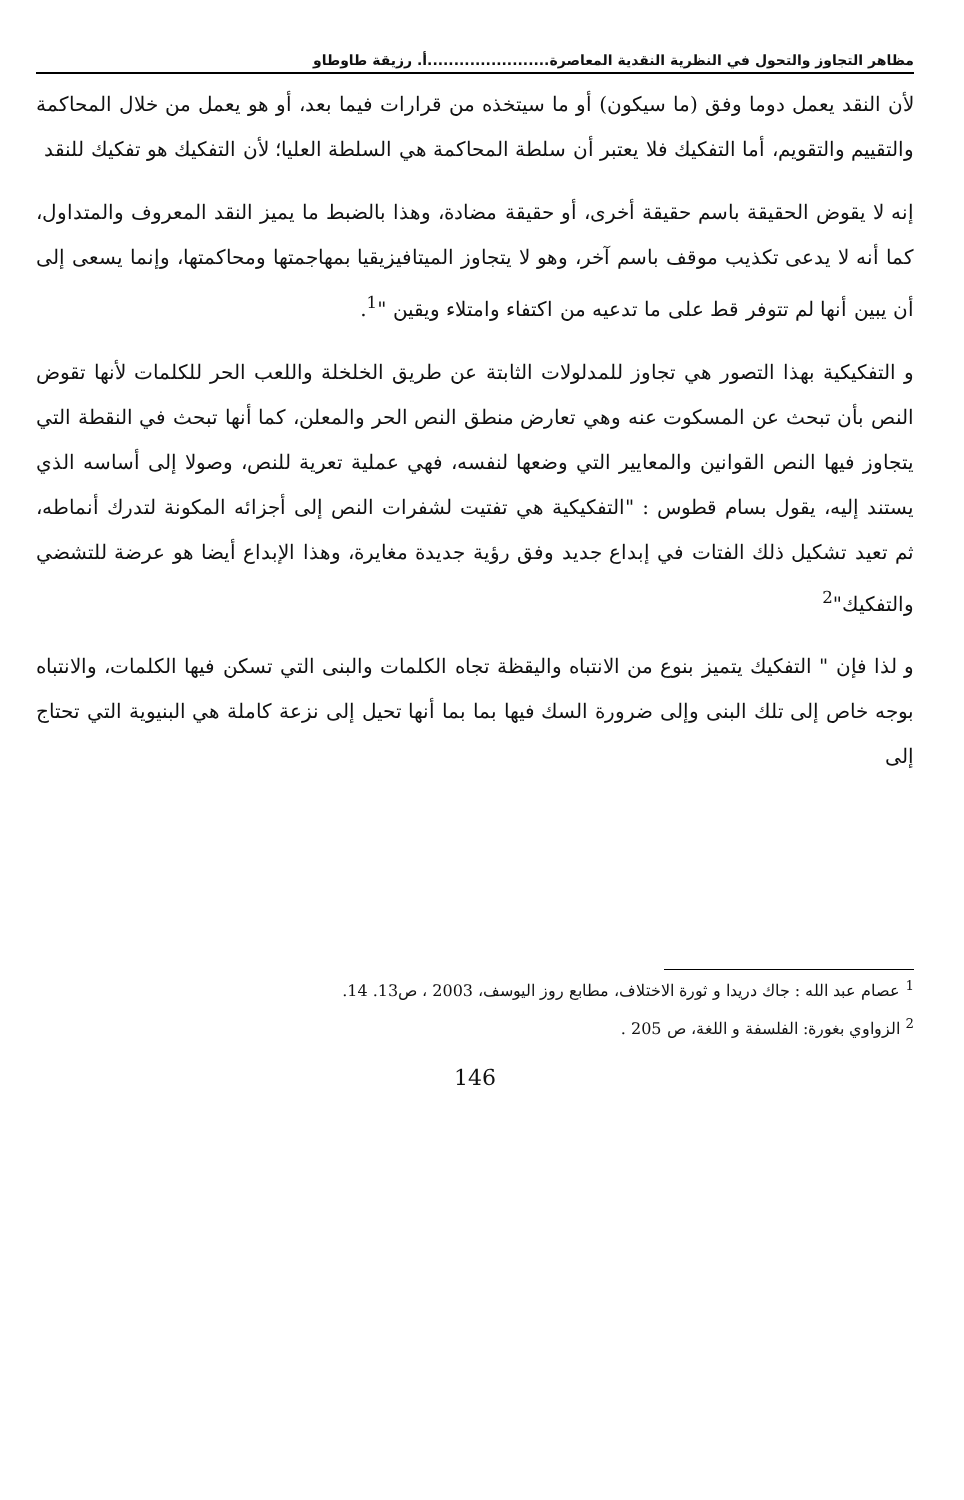مظاهر التجاوز والتحول في النظرية النقدية المعاصرة.......................أ. رزيقة طاوطاو
لأن النقد يعمل دوما وفق (ما سيكون) أو ما سيتخذه من قرارات فيما بعد، أو هو يعمل من خلال المحاكمة والتقييم والتقويم، أما التفكيك فلا يعتبر أن سلطة المحاكمة هي السلطة العليا؛ لأن التفكيك هو تفكيك للنقد
إنه لا يقوض الحقيقة باسم حقيقة أخرى، أو حقيقة مضادة، وهذا بالضبط ما يميز النقد المعروف والمتداول، كما أنه لا يدعى تكذيب موقف باسم آخر، وهو لا يتجاوز الميتافيزيقيا بمهاجمتها ومحاكمتها، وإنما يسعى إلى أن يبين أنها لم تتوفر قط على ما تدعيه من اكتفاء وامتلاء ويقين "<sup>1</sup>.
و التفكيكية بهذا التصور هي تجاوز للمدلولات الثابتة عن طريق الخلخلة واللعب الحر للكلمات لأنها تقوض النص بأن تبحث عن المسكوت عنه وهي تعارض منطق النص الحر والمعلن، كما أنها تبحث في النقطة التي يتجاوز فيها النص القوانين والمعايير التي وضعها لنفسه، فهي عملية تعرية للنص، وصولا إلى أساسه الذي يستند إليه، يقول بسام قطوس : "التفكيكية هي تفتيت لشفرات النص إلى أجزائه المكونة لتدرك أنماطه، ثم تعيد تشكيل ذلك الفتات في إبداع جديد وفق رؤية جديدة مغايرة، وهذا الإبداع أيضا هو عرضة للتشضي والتفكيك"<sup>2</sup>
و لذا فإن " التفكيك يتميز بنوع من الانتباه واليقظة تجاه الكلمات والبنى التي تسكن فيها الكلمات، والانتباه بوجه خاص إلى تلك البنى وإلى ضرورة السك فيها بما بما أنها تحيل إلى نزعة كاملة هي البنيوية التي تحتاج إلى
<sup>1</sup> عصام عبد الله : جاك دريدا و ثورة الاختلاف، مطابع روز اليوسف، 2003 ، ص13. 14.
<sup>2</sup> الزواوي بغورة: الفلسفة و اللغة، ص 205 .
146